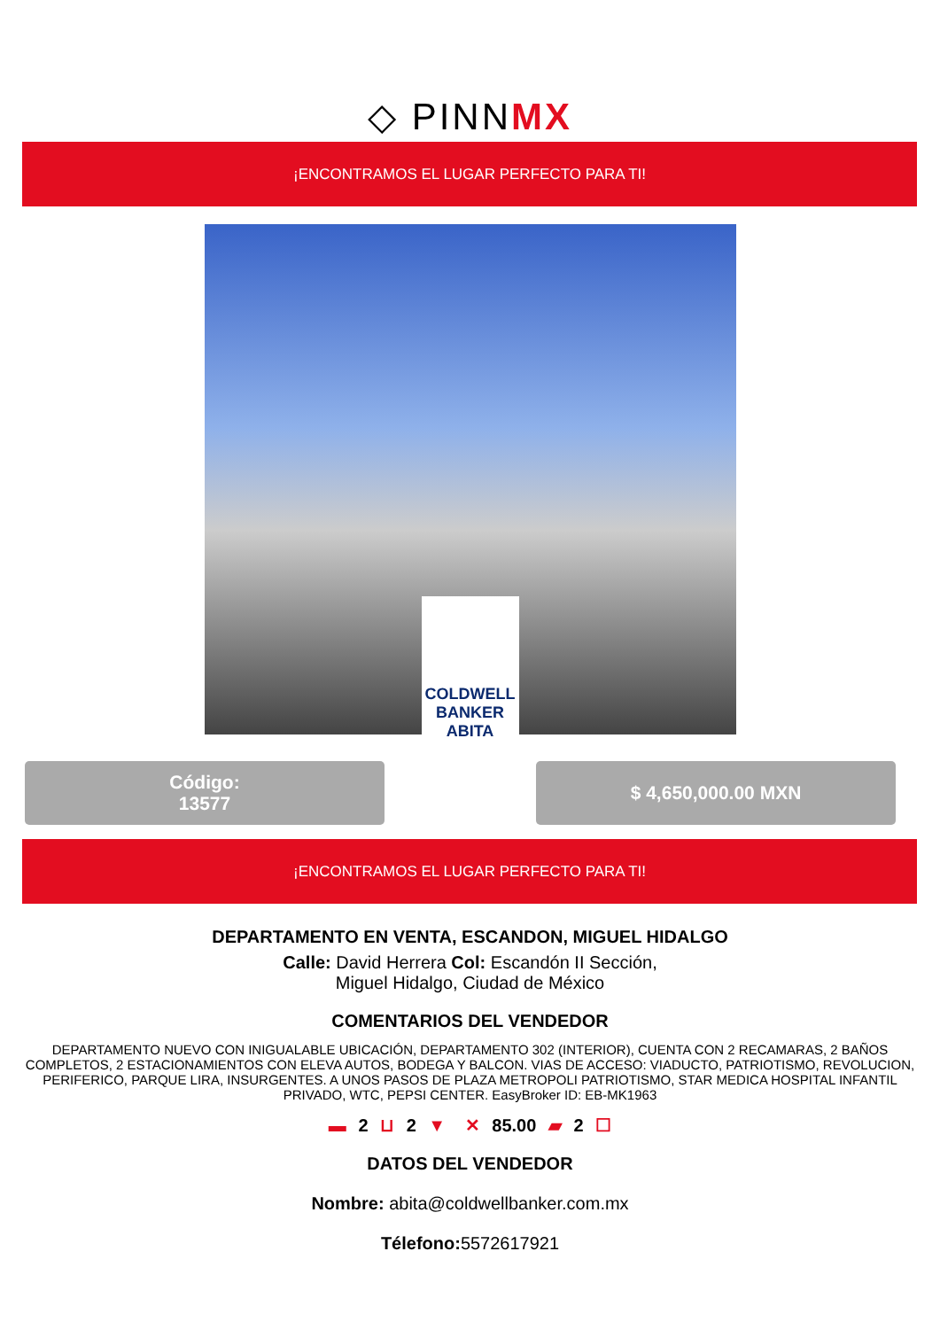◇ PINNMX
¡ENCONTRAMOS EL LUGAR PERFECTO PARA TI!
COLDWELL BANKER ABITA
Código:
13577
$ 4,650,000.00 MXN
¡ENCONTRAMOS EL LUGAR PERFECTO PARA TI!
DEPARTAMENTO EN VENTA, ESCANDON, MIGUEL HIDALGO
Calle: David Herrera Col: Escandón II Sección,
Miguel Hidalgo, Ciudad de México
COMENTARIOS DEL VENDEDOR
DEPARTAMENTO NUEVO CON INIGUALABLE UBICACIÓN, DEPARTAMENTO 302 (INTERIOR), CUENTA CON 2 RECAMARAS, 2 BAÑOS COMPLETOS, 2 ESTACIONAMIENTOS CON ELEVA AUTOS, BODEGA Y BALCON. VIAS DE ACCESO: VIADUCTO, PATRIOTISMO, REVOLUCION, PERIFERICO, PARQUE LIRA, INSURGENTES. A UNOS PASOS DE PLAZA METROPOLI PATRIOTISMO, STAR MEDICA HOSPITAL INFANTIL PRIVADO, WTC, PEPSI CENTER. EasyBroker ID: EB-MK1963
▬ 2 ⊔ 2 ▼ ✕ 85.00 ▰ 2 ☐
DATOS DEL VENDEDOR
Nombre: abita@coldwellbanker.com.mx
Télefono: 5572617921